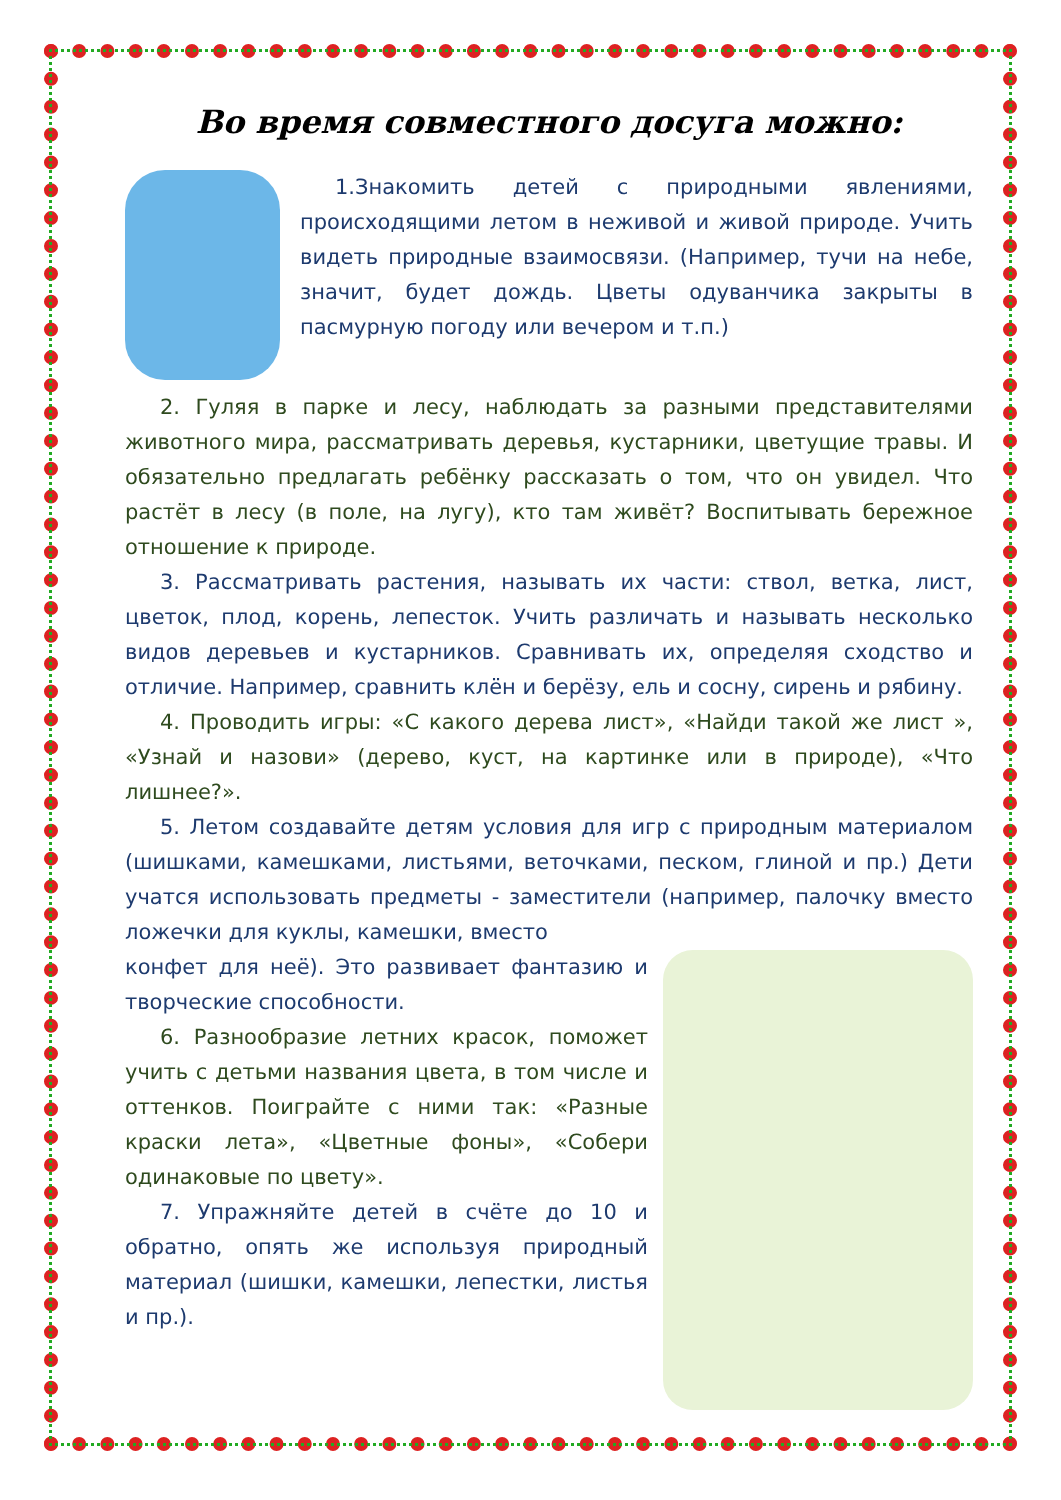Во время совместного досуга можно:
1.Знакомить детей с природными явлениями, происходящими летом в неживой и живой природе. Учить видеть природные взаимосвязи. (Например, тучи на небе, значит, будет дождь. Цветы одуванчика закрыты в пасмурную погоду или вечером и т.п.)
2. Гуляя в парке и лесу, наблюдать за разными представителями животного мира, рассматривать деревья, кустарники, цветущие травы. И обязательно предлагать ребёнку рассказать о том, что он увидел. Что растёт в лесу (в поле, на лугу), кто там живёт? Воспитывать бережное отношение к природе.
3. Рассматривать растения, называть их части: ствол, ветка, лист, цветок, плод, корень, лепесток. Учить различать и называть несколько видов деревьев и кустарников. Сравнивать их, определяя сходство и отличие. Например, сравнить клён и берёзу, ель и сосну, сирень и рябину.
4. Проводить игры: «С какого дерева лист», «Найди такой же лист », «Узнай и назови» (дерево, куст, на картинке или в природе), «Что лишнее?».
5. Летом создавайте детям условия для игр с природным материалом (шишками, камешками, листьями, веточками, песком, глиной и пр.) Дети учатся использовать предметы - заместители (например, палочку вместо ложечки для куклы, камешки, вместо
конфет для неё). Это развивает фантазию и творческие способности.
6. Разнообразие летних красок, поможет учить с детьми названия цвета, в том числе и оттенков. Поиграйте с ними так: «Разные краски лета», «Цветные фоны», «Собери одинаковые по цвету».
7. Упражняйте детей в счёте до 10 и обратно, опять же используя природный материал (шишки, камешки, лепестки, листья и пр.).